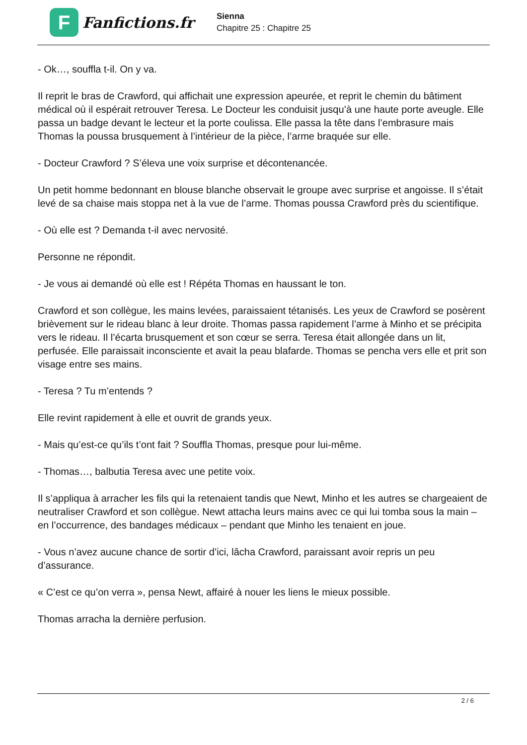F
Fanfictions.fr
Sienna
Chapitre 25 : Chapitre 25
- Ok…, souffla t-il. On y va.
Il reprit le bras de Crawford, qui affichait une expression apeurée, et reprit le chemin du bâtiment médical où il espérait retrouver Teresa. Le Docteur les conduisit jusqu’à une haute porte aveugle. Elle passa un badge devant le lecteur et la porte coulissa. Elle passa la tête dans l’embrasure mais Thomas la poussa brusquement à l’intérieur de la pièce, l’arme braquée sur elle.
- Docteur Crawford ? S’éleva une voix surprise et décontenancée.
Un petit homme bedonnant en blouse blanche observait le groupe avec surprise et angoisse. Il s’était levé de sa chaise mais stoppa net à la vue de l’arme. Thomas poussa Crawford près du scientifique.
- Où elle est ? Demanda t-il avec nervosité.
Personne ne répondit.
- Je vous ai demandé où elle est ! Répéta Thomas en haussant le ton.
Crawford et son collègue, les mains levées, paraissaient tétanisés. Les yeux de Crawford se posèrent brièvement sur le rideau blanc à leur droite. Thomas passa rapidement l’arme à Minho et se précipita vers le rideau. Il l’écarta brusquement et son cœur se serra. Teresa était allongée dans un lit, perfusée. Elle paraissait inconsciente et avait la peau blafarde. Thomas se pencha vers elle et prit son visage entre ses mains.
- Teresa ? Tu m’entends ?
Elle revint rapidement à elle et ouvrit de grands yeux.
- Mais qu’est-ce qu’ils t’ont fait ? Souffla Thomas, presque pour lui-même.
- Thomas…, balbutia Teresa avec une petite voix.
Il s’appliqua à arracher les fils qui la retenaient tandis que Newt, Minho et les autres se chargeaient de neutraliser Crawford et son collègue. Newt attacha leurs mains avec ce qui lui tomba sous la main – en l’occurrence, des bandages médicaux – pendant que Minho les tenaient en joue.
- Vous n’avez aucune chance de sortir d’ici, lâcha Crawford, paraissant avoir repris un peu d’assurance.
« C’est ce qu’on verra », pensa Newt, affairé à nouer les liens le mieux possible.
Thomas arracha la dernière perfusion.
2 / 6